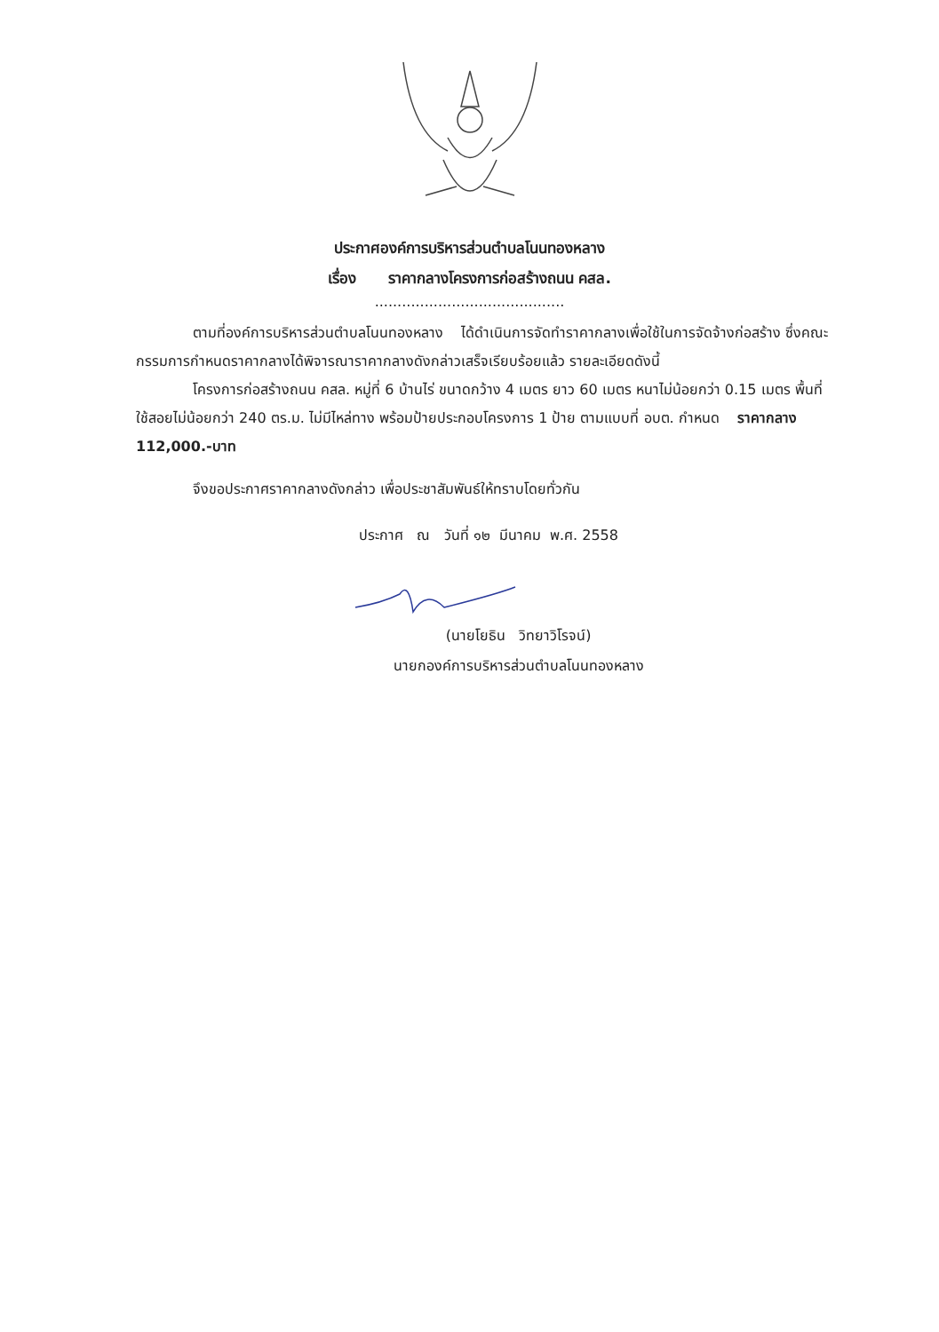ประกาศองค์การบริหารส่วนตำบลโนนทองหลาง
เรื่อง ราคากลางโครงการก่อสร้างถนน คสล.
..........................................
ตามที่องค์การบริหารส่วนตำบลโนนทองหลาง ได้ดำเนินการจัดทำราคากลางเพื่อใช้ในการจัดจ้างก่อสร้าง ซึ่งคณะกรรมการกำหนดราคากลางได้พิจารณาราคากลางดังกล่าวเสร็จเรียบร้อยแล้ว รายละเอียดดังนี้
โครงการก่อสร้างถนน คสล. หมู่ที่ 6 บ้านไร่ ขนาดกว้าง 4 เมตร ยาว 60 เมตร หนาไม่น้อยกว่า 0.15 เมตร พื้นที่ใช้สอยไม่น้อยกว่า 240 ตร.ม. ไม่มีไหล่ทาง พร้อมป้ายประกอบโครงการ 1 ป้าย ตามแบบที่ อบต. กำหนด ราคากลาง 112,000.-บาท
จึงขอประกาศราคากลางดังกล่าว เพื่อประชาสัมพันธ์ให้ทราบโดยทั่วกัน
ประกาศ ณ วันที่ ๑๒ มีนาคม พ.ศ. 2558
(นายโยธิน วิทยาวิโรจน์)
นายกองค์การบริหารส่วนตำบลโนนทองหลาง